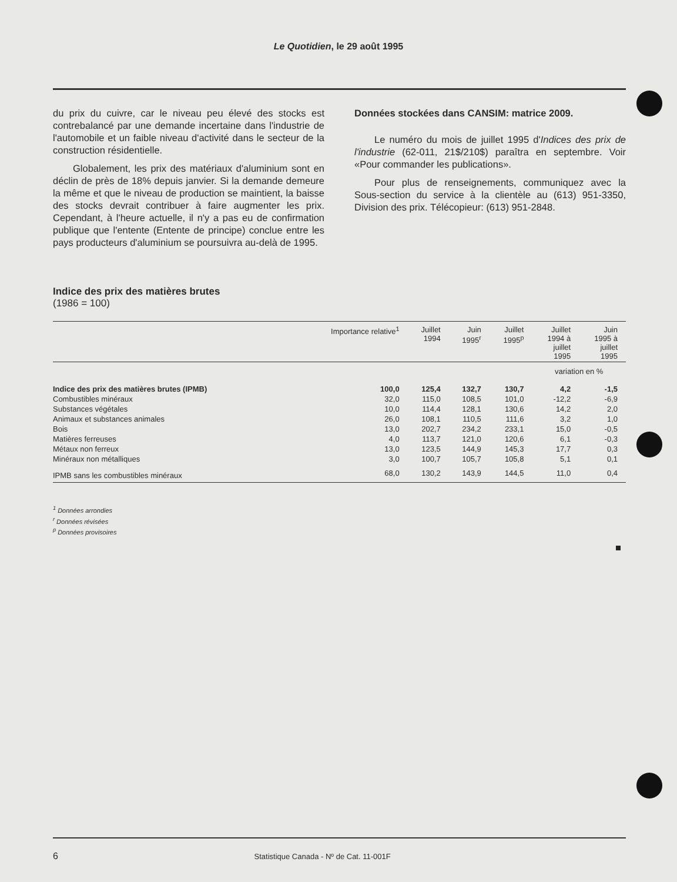Le Quotidien, le 29 août 1995
du prix du cuivre, car le niveau peu élevé des stocks est contrebalancé par une demande incertaine dans l'industrie de l'automobile et un faible niveau d'activité dans le secteur de la construction résidentielle.
Globalement, les prix des matériaux d'aluminium sont en déclin de près de 18% depuis janvier. Si la demande demeure la même et que le niveau de production se maintient, la baisse des stocks devrait contribuer à faire augmenter les prix. Cependant, à l'heure actuelle, il n'y a pas eu de confirmation publique que l'entente (Entente de principe) conclue entre les pays producteurs d'aluminium se poursuivra au-delà de 1995.
Données stockées dans CANSIM: matrice 2009.
Le numéro du mois de juillet 1995 d'Indices des prix de l'industrie (62-011, 21$/210$) paraîtra en septembre. Voir «Pour commander les publications».
Pour plus de renseignements, communiquez avec la Sous-section du service à la clientèle au (613) 951-3350, Division des prix. Télécopieur: (613) 951-2848.
Indice des prix des matières brutes
(1986 = 100)
| | Importance relative<sup>1</sup> | Juillet 1994 | Juin 1995<sup>r</sup> | Juillet 1995<sup>p</sup> | Juillet 1994 à juillet 1995 | Juin 1995 à juillet 1995 |
| --- | --- | --- | --- | --- | --- | --- |
| | | | | | variation en % | |
| Indice des prix des matières brutes (IPMB) | 100,0 | 125,4 | 132,7 | 130,7 | 4,2 | -1,5 |
| Combustibles minéraux | 32,0 | 115,0 | 108,5 | 101,0 | -12,2 | -6,9 |
| Substances végétales | 10,0 | 114,4 | 128,1 | 130,6 | 14,2 | 2,0 |
| Animaux et substances animales | 26,0 | 108,1 | 110,5 | 111,6 | 3,2 | 1,0 |
| Bois | 13,0 | 202,7 | 234,2 | 233,1 | 15,0 | -0,5 |
| Matières ferreuses | 4,0 | 113,7 | 121,0 | 120,6 | 6,1 | -0,3 |
| Métaux non ferreux | 13,0 | 123,5 | 144,9 | 145,3 | 17,7 | 0,3 |
| Minéraux non métalliques | 3,0 | 100,7 | 105,7 | 105,8 | 5,1 | 0,1 |
| IPMB sans les combustibles minéraux | 68,0 | 130,2 | 143,9 | 144,5 | 11,0 | 0,4 |
<sup>1</sup> Données arrondies
<sup>r</sup> Données révisées
<sup>p</sup> Données provisoires
6 Statistique Canada - Nº de Cat. 11-001F